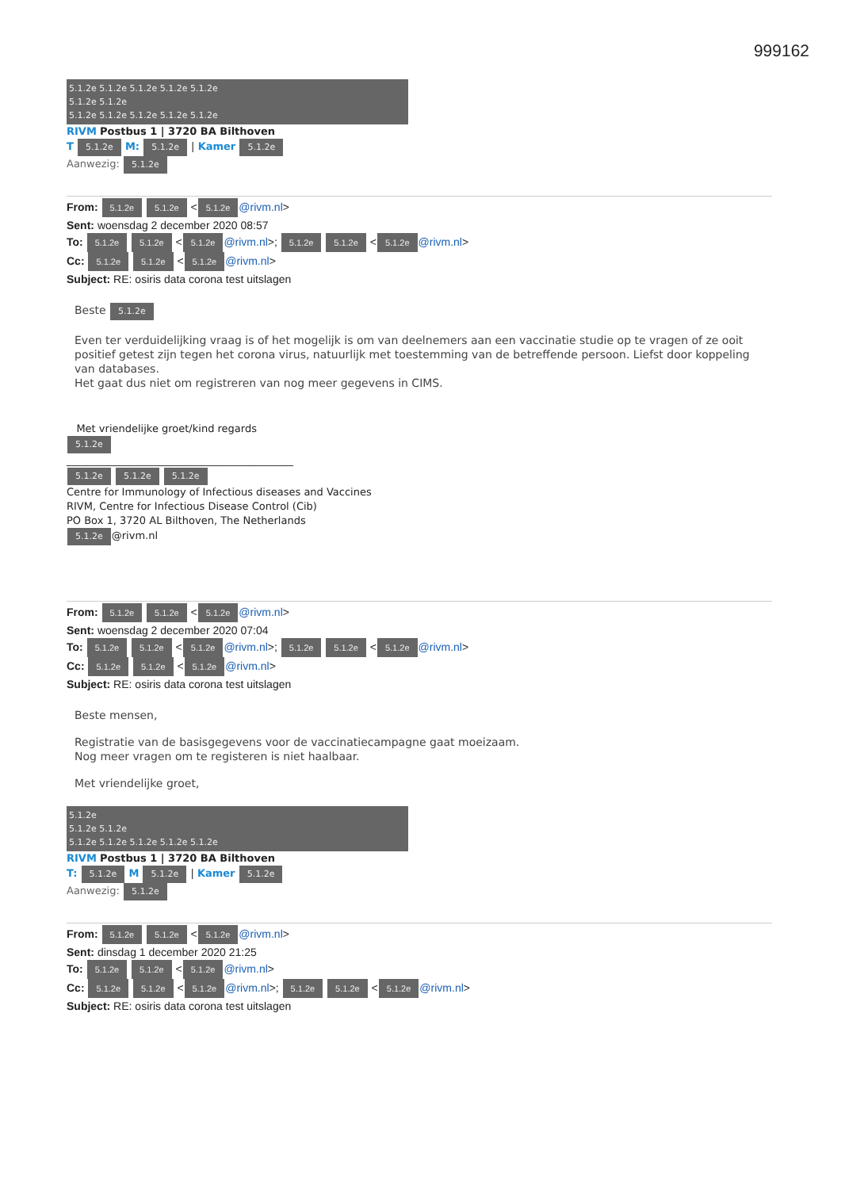999162
5.1.2e 5.1.2e 5.1.2e 5.1.2e 5.1.2e
5.1.2e 5.1.2e
5.1.2e 5.1.2e 5.1.2e 5.1.2e 5.1.2e
RIVM Postbus 1 | 3720 BA Bilthoven
T 5.1.2e M: 5.1.2e | Kamer 5.1.2e
Aanwezig: 5.1.2e
From: 5.1.2e 5.1.2e < 5.1.2e @rivm.nl>
Sent: woensdag 2 december 2020 08:57
To: 5.1.2e 5.1.2e < 5.1.2e @rivm.nl>; 5.1.2e 5.1.2e < 5.1.2e @rivm.nl>
Cc: 5.1.2e 5.1.2e < 5.1.2e @rivm.nl>
Subject: RE: osiris data corona test uitslagen
Beste 5.1.2e
Even ter verduidelijking vraag is of het mogelijk is om van deelnemers aan een vaccinatie studie op te vragen of ze ooit positief getest zijn tegen het corona virus, natuurlijk met toestemming van de betreffende persoon. Liefst door koppeling van databases.
Het gaat dus niet om registreren van nog meer gegevens in CIMS.
Met vriendelijke groet/kind regards
5.1.2e
____________________________________________
5.1.2e 5.1.2e 5.1.2e
Centre for Immunology of Infectious diseases and Vaccines
RIVM, Centre for Infectious Disease Control (Cib)
PO Box 1, 3720 AL Bilthoven, The Netherlands
5.1.2e @rivm.nl
From: 5.1.2e 5.1.2e < 5.1.2e @rivm.nl>
Sent: woensdag 2 december 2020 07:04
To: 5.1.2e 5.1.2e < 5.1.2e @rivm.nl>; 5.1.2e 5.1.2e < 5.1.2e @rivm.nl>
Cc: 5.1.2e 5.1.2e < 5.1.2e @rivm.nl>
Subject: RE: osiris data corona test uitslagen
Beste mensen,
Registratie van de basisgegevens voor de vaccinatiecampagne gaat moeizaam.
Nog meer vragen om te registeren is niet haalbaar.
Met vriendelijke groet,
5.1.2e
5.1.2e 5.1.2e
5.1.2e 5.1.2e 5.1.2e 5.1.2e 5.1.2e
RIVM Postbus 1 | 3720 BA Bilthoven
T: 5.1.2e M 5.1.2e | Kamer 5.1.2e
Aanwezig: 5.1.2e
From: 5.1.2e 5.1.2e < 5.1.2e @rivm.nl>
Sent: dinsdag 1 december 2020 21:25
To: 5.1.2e 5.1.2e < 5.1.2e @rivm.nl>
Cc: 5.1.2e 5.1.2e < 5.1.2e @rivm.nl>; 5.1.2e 5.1.2e < 5.1.2e @rivm.nl>
Subject: RE: osiris data corona test uitslagen